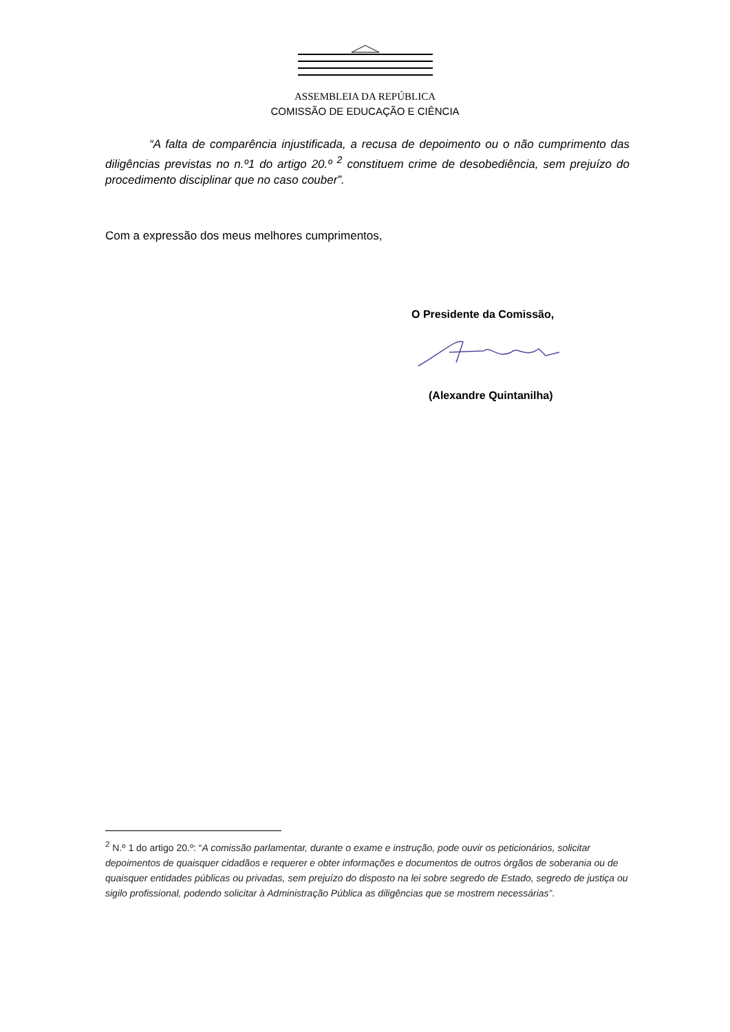ASSEMBLEIA DA REPÚBLICA
COMISSÃO DE EDUCAÇÃO E CIÊNCIA
“A falta de comparência injustificada, a recusa de depoimento ou o não cumprimento das diligências previstas no n.º1 do artigo 20.º <sup>2</sup> constituem crime de desobediência, sem prejuízo do procedimento disciplinar que no caso couber”.
Com a expressão dos meus melhores cumprimentos,
O Presidente da Comissão,
(Alexandre Quintanilha)
<sup>2</sup> N.º 1 do artigo 20.º: “A comissão parlamentar, durante o exame e instrução, pode ouvir os peticionários, solicitar depoimentos de quaisquer cidadãos e requerer e obter informações e documentos de outros órgãos de soberania ou de quaisquer entidades públicas ou privadas, sem prejuízo do disposto na lei sobre segredo de Estado, segredo de justiça ou sigilo profissional, podendo solicitar à Administração Pública as diligências que se mostrem necessárias”.